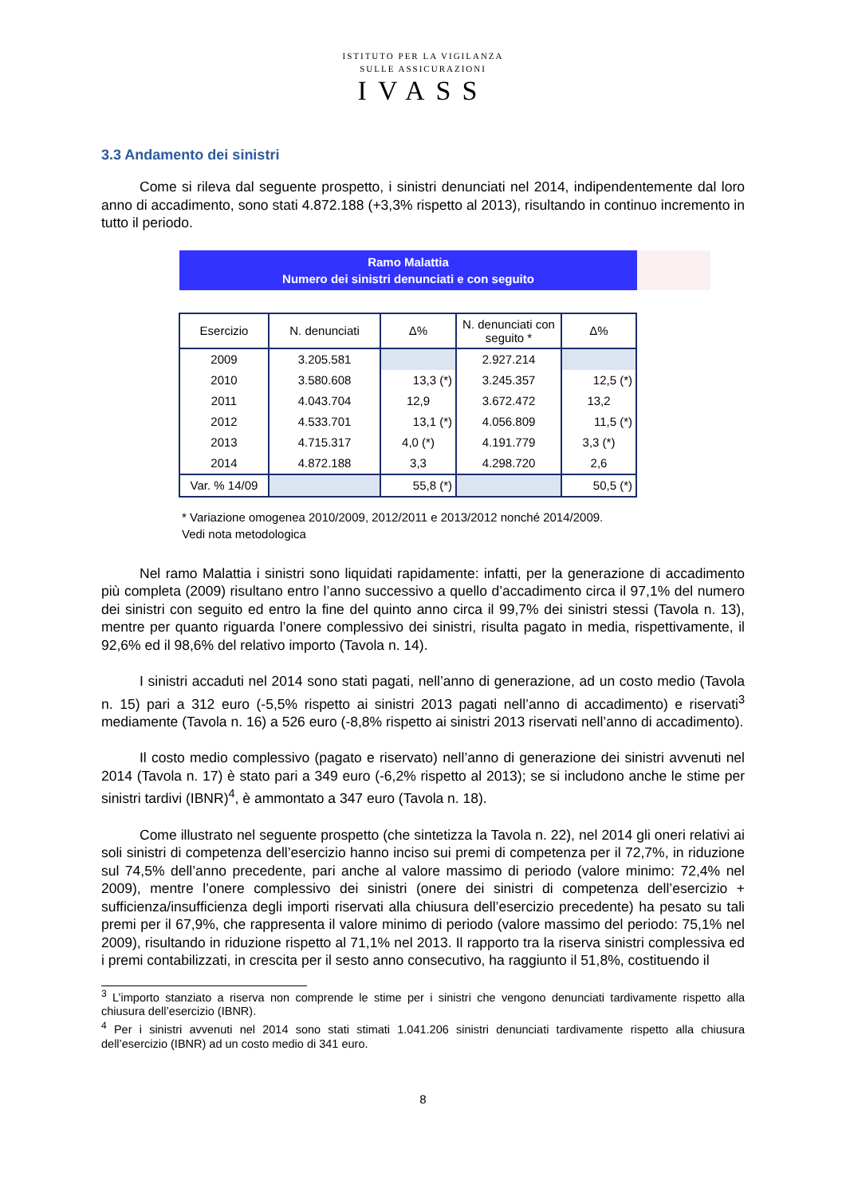ISTITUTO PER LA VIGILANZA
SULLE ASSICURAZIONI
IVASS
3.3 Andamento dei sinistri
Come si rileva dal seguente prospetto, i sinistri denunciati nel 2014, indipendentemente dal loro anno di accadimento, sono stati 4.872.188 (+3,3% rispetto al 2013), risultando in continuo incremento in tutto il periodo.
Ramo Malattia
Numero dei sinistri denunciati e con seguito
| Esercizio | N. denunciati | Δ% | N. denunciati con seguito * | Δ% |
| --- | --- | --- | --- | --- |
| 2009 | 3.205.581 | | 2.927.214 | |
| 2010 | 3.580.608 | 13,3 (*) | 3.245.357 | 12,5 (*) |
| 2011 | 4.043.704 | 12,9 | 3.672.472 | 13,2 |
| 2012 | 4.533.701 | 13,1 (*) | 4.056.809 | 11,5 (*) |
| 2013 | 4.715.317 | 4,0 (*) | 4.191.779 | 3,3 (*) |
| 2014 | 4.872.188 | 3,3 | 4.298.720 | 2,6 |
| Var. % 14/09 | | 55,8 (*) | | 50,5 (*) |
* Variazione omogenea 2010/2009, 2012/2011 e 2013/2012 nonché 2014/2009.
Vedi nota metodologica
Nel ramo Malattia i sinistri sono liquidati rapidamente: infatti, per la generazione di accadimento più completa (2009) risultano entro l’anno successivo a quello d’accadimento circa il 97,1% del numero dei sinistri con seguito ed entro la fine del quinto anno circa il 99,7% dei sinistri stessi (Tavola n. 13), mentre per quanto riguarda l’onere complessivo dei sinistri, risulta pagato in media, rispettivamente, il 92,6% ed il 98,6% del relativo importo (Tavola n. 14).
I sinistri accaduti nel 2014 sono stati pagati, nell’anno di generazione, ad un costo medio (Tavola n. 15) pari a 312 euro (-5,5% rispetto ai sinistri 2013 pagati nell’anno di accadimento) e riservati<sup>3</sup> mediamente (Tavola n. 16) a 526 euro (-8,8% rispetto ai sinistri 2013 riservati nell’anno di accadimento).
Il costo medio complessivo (pagato e riservato) nell’anno di generazione dei sinistri avvenuti nel 2014 (Tavola n. 17) è stato pari a 349 euro (-6,2% rispetto al 2013); se si includono anche le stime per sinistri tardivi (IBNR)<sup>4</sup>, è ammontato a 347 euro (Tavola n. 18).
Come illustrato nel seguente prospetto (che sintetizza la Tavola n. 22), nel 2014 gli oneri relativi ai soli sinistri di competenza dell’esercizio hanno inciso sui premi di competenza per il 72,7%, in riduzione sul 74,5% dell’anno precedente, pari anche al valore massimo di periodo (valore minimo: 72,4% nel 2009), mentre l’onere complessivo dei sinistri (onere dei sinistri di competenza dell’esercizio + sufficienza/insufficienza degli importi riservati alla chiusura dell’esercizio precedente) ha pesato su tali premi per il 67,9%, che rappresenta il valore minimo di periodo (valore massimo del periodo: 75,1% nel 2009), risultando in riduzione rispetto al 71,1% nel 2013. Il rapporto tra la riserva sinistri complessiva ed i premi contabilizzati, in crescita per il sesto anno consecutivo, ha raggiunto il 51,8%, costituendo il
<sup>3</sup> L’importo stanziato a riserva non comprende le stime per i sinistri che vengono denunciati tardivamente rispetto alla chiusura dell’esercizio (IBNR).
<sup>4</sup> Per i sinistri avvenuti nel 2014 sono stati stimati 1.041.206 sinistri denunciati tardivamente rispetto alla chiusura dell’esercizio (IBNR) ad un costo medio di 341 euro.
8